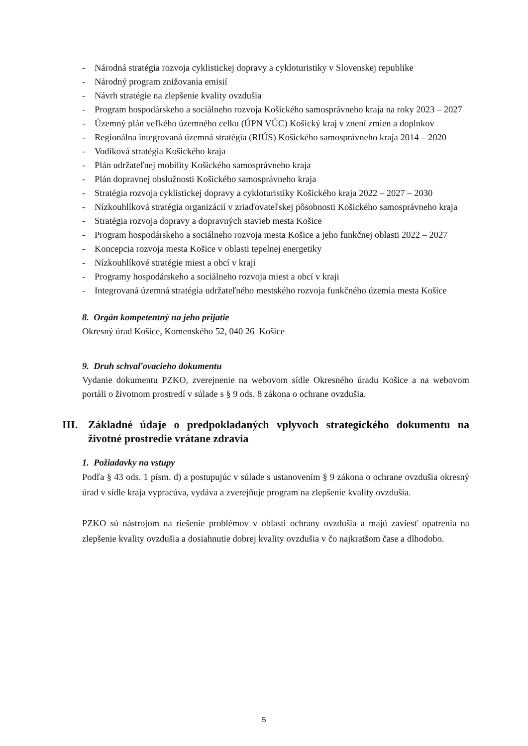- Národná stratégia rozvoja cyklistickej dopravy a cykloturistiky v Slovenskej republike
- Národný program znižovania emisií
- Návrh stratégie na zlepšenie kvality ovzdušia
- Program hospodárskeho a sociálneho rozvoja Košického samosprávneho kraja na roky 2023 – 2027
- Územný plán veľkého územného celku (ÚPN VÚC) Košický kraj v znení zmien a doplnkov
- Regionálna integrovaná územná stratégia (RIÚS) Košického samosprávneho kraja 2014 – 2020
- Vodíková stratégia Košického kraja
- Plán udržateľnej mobility Košického samosprávneho kraja
- Plán dopravnej obslužnosti Košického samosprávneho kraja
- Stratégia rozvoja cyklistickej dopravy a cykloturistiky Košického kraja 2022 – 2027 – 2030
- Nízkouhlíková stratégia organizácií v zriaďovateľskej pôsobnosti Košického samosprávneho kraja
- Stratégia rozvoja dopravy a dopravných stavieb mesta Košice
- Program hospodárskeho a sociálneho rozvoja mesta Košice a jeho funkčnej oblasti 2022 – 2027
- Koncepcia rozvoja mesta Košice v oblasti tepelnej energetiky
- Nízkouhlíkové stratégie miest a obcí v kraji
- Programy hospodárskeho a sociálneho rozvoja miest a obcí v kraji
- Integrovaná územná stratégia udržateľného mestského rozvoja funkčného územia mesta Košice
8. Orgán kompetentný na jeho prijatie
Okresný úrad Košice, Komenského 52, 040 26 Košice
9. Druh schvaľovacieho dokumentu
Vydanie dokumentu PZKO, zverejnenie na webovom sídle Okresného úradu Košice a na webovom portáli o životnom prostredí v súlade s § 9 ods. 8 zákona o ochrane ovzdušia.
III. Základné údaje o predpokladaných vplyvoch strategického dokumentu na životné prostredie vrátane zdravia
1. Požiadavky na vstupy
Podľa § 43 ods. 1 písm. d) a postupujúc v súlade s ustanovením § 9 zákona o ochrane ovzdušia okresný úrad v sídle kraja vypracúva, vydáva a zverejňuje program na zlepšenie kvality ovzdušia.
PZKO sú nástrojom na riešenie problémov v oblasti ochrany ovzdušia a majú zaviesť opatrenia na zlepšenie kvality ovzdušia a dosiahnutie dobrej kvality ovzdušia v čo najkratšom čase a dlhodobo.
5